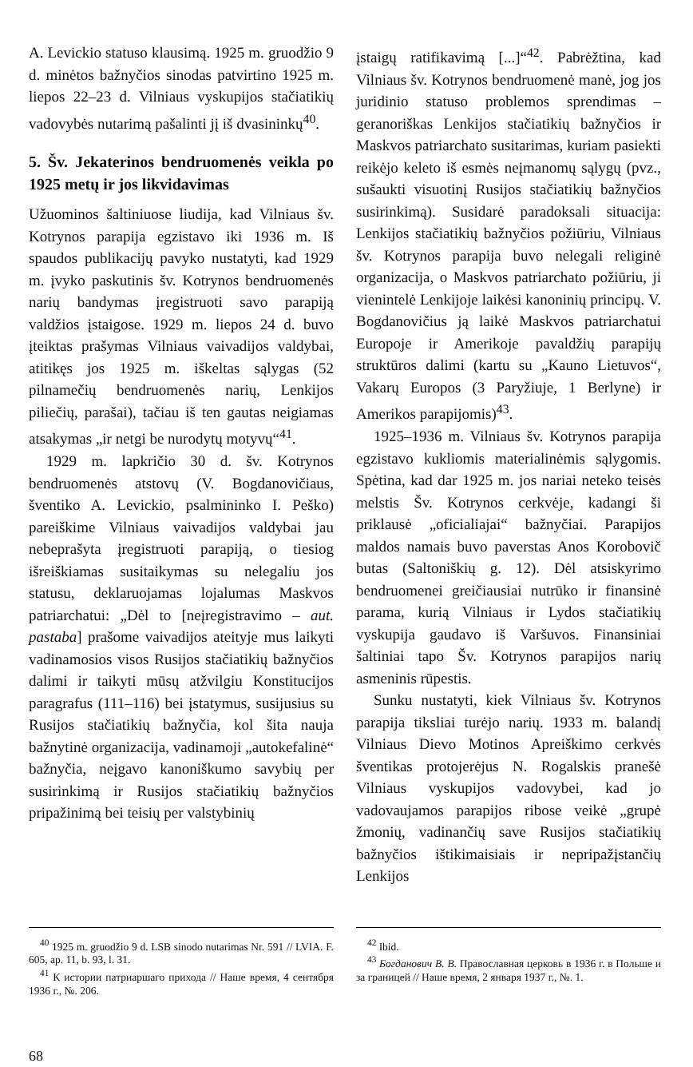A. Levickio statuso klausimą. 1925 m. gruodžio 9 d. minėtos bažnyčios sinodas patvirtino 1925 m. liepos 22–23 d. Vilniaus vyskupijos stačiatikių vadovybės nutarimą pašalinti jį iš dvasininkų<sup>40</sup>.
5. Šv. Jekaterinos bendruomenės veikla po 1925 metų ir jos likvidavimas
Užuominos šaltiniuose liudija, kad Vilniaus šv. Kotrynos parapija egzistavo iki 1936 m. Iš spaudos publikacijų pavyko nustatyti, kad 1929 m. įvyko paskutinis šv. Kotrynos bendruomenės narių bandymas įregistruoti savo parapiją valdžios įstaigose. 1929 m. liepos 24 d. buvo įteiktas prašymas Vilniaus vaivadijos valdybai, atitikęs jos 1925 m. iškeltas sąlygas (52 pilnamečių bendruomenės narių, Lenkijos piliečių, parašai), tačiau iš ten gautas neigiamas atsakymas „ir netgi be nurodytų motyvų“<sup>41</sup>.
1929 m. lapkričio 30 d. šv. Kotrynos bendruomenės atstovų (V. Bogdanovičiaus, šventiko A. Levickio, psalmininko I. Peško) pareiškime Vilniaus vaivadijos valdybai jau nebeprašyta įregistruoti parapiją, o tiesiog išreiškiamas susitaikymas su nelegaliu jos statusu, deklaruojamas lojalumas Maskvos patriarchatui: „Dėl to [neįregistravimo – aut. pastaba] prašome vaivadijos ateityje mus laikyti vadinamosios visos Rusijos stačiatikių bažnyčios dalimi ir taikyti mūsų atžvilgiu Konstitucijos paragrafus (111–116) bei įstatymus, susijusius su Rusijos stačiatikių bažnyčia, kol šita nauja bažnytinė organizacija, vadinamoji „autokefalinė“ bažnyčia, neįgavo kanoniškumo savybių per susirinkimą ir Rusijos stačiatikių bažnyčios pripažinimą bei teisių per valstybinių
įstaigų ratifikavimą [...]“<sup>42</sup>. Pabrėžtina, kad Vilniaus šv. Kotrynos bendruomenė manė, jog jos juridinio statuso problemos sprendimas – geranoriškas Lenkijos stačiatikių bažnyčios ir Maskvos patriarchato susitarimas, kuriam pasiekti reikėjo keleto iš esmės neįmanomų sąlygų (pvz., sušaukti visuotinį Rusijos stačiatikių bažnyčios susirinkimą). Susidarė paradoksali situacija: Lenkijos stačiatikių bažnyčios požiūriu, Vilniaus šv. Kotrynos parapija buvo nelegali religinė organizacija, o Maskvos patriarchato požiūriu, ji vienintelė Lenkijoje laikėsi kanoninių principų. V. Bogdanovičius ją laikė Maskvos patriarchatui Europoje ir Amerikoje pavaldžių parapijų struktūros dalimi (kartu su „Kauno Lietuvos“, Vakarų Europos (3 Paryžiuje, 1 Berlyne) ir Amerikos parapijomis)<sup>43</sup>.
1925–1936 m. Vilniaus šv. Kotrynos parapija egzistavo kukliomis materialinėmis sąlygomis. Spėtina, kad dar 1925 m. jos nariai neteko teisės melstis Šv. Kotrynos cerkvėje, kadangi ši priklausė „oficialiajai“ bažnyčiai. Parapijos maldos namais buvo paverstas Anos Korobovič butas (Saltoniškių g. 12). Dėl atsiskyrimo bendruomenei greičiausiai nutrūko ir finansinė parama, kurią Vilniaus ir Lydos stačiatikių vyskupija gaudavo iš Varšuvos. Finansiniai šaltiniai tapo Šv. Kotrynos parapijos narių asmeninis rūpestis.
Sunku nustatyti, kiek Vilniaus šv. Kotrynos parapija tiksliai turėjo narių. 1933 m. balandį Vilniaus Dievo Motinos Apreiškimo cerkvės šventikas protojerėjus N. Rogalskis pranešė Vilniaus vyskupijos vadovybei, kad jo vadovaujamos parapijos ribose veikė „grupė žmonių, vadinančių save Rusijos stačiatikių bažnyčios ištikimaisiais ir nepripažįstančių Lenkijos
<sup>40</sup> 1925 m. gruodžio 9 d. LSB sinodo nutarimas Nr. 591 // LVIA. F. 605, ap. 11, b. 93, l. 31.
<sup>41</sup> К истории патриаршаго прихода // Наше время, 4 сентября 1936 г., №. 206.
<sup>42</sup> Ibid.
<sup>43</sup> Богданович В. В. Православная церковь в 1936 г. в Польше и за границей // Наше время, 2 января 1937 г., №. 1.
68